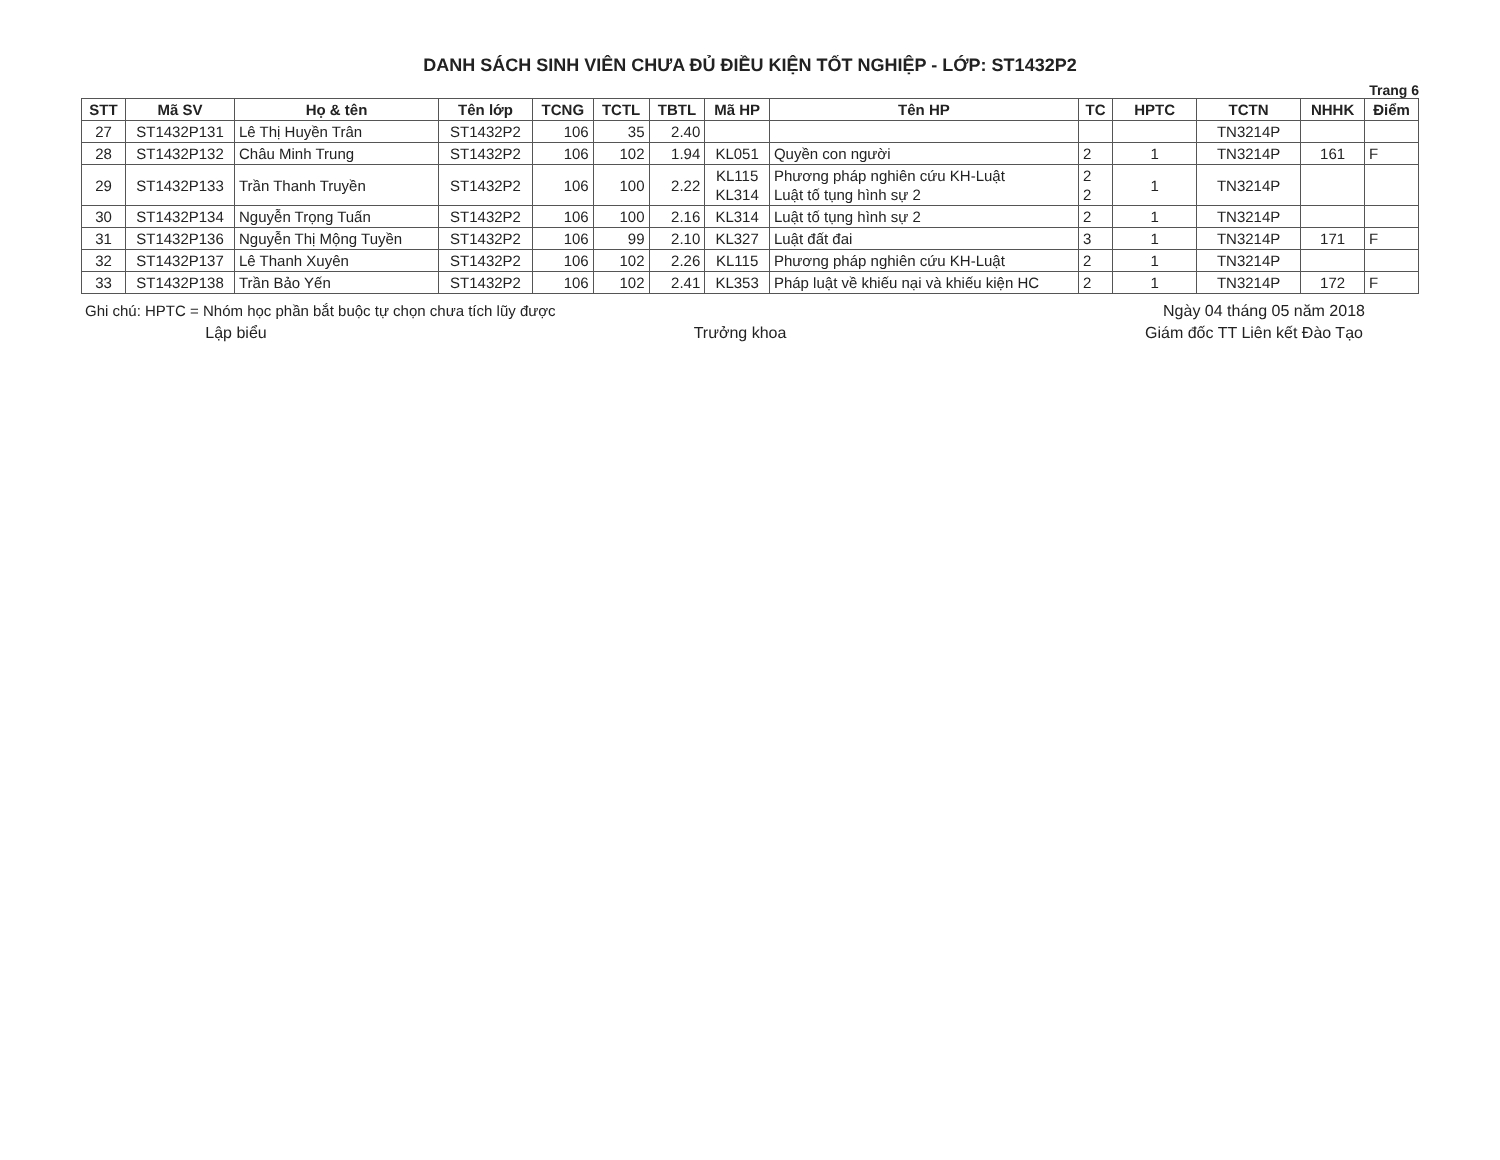DANH SÁCH SINH VIÊN CHƯA ĐỦ ĐIỀU KIỆN TỐT NGHIỆP - LỚP: ST1432P2
Trang 6
| STT | Mã SV | Họ & tên | Tên lớp | TCNG | TCTL | TBTL | Mã HP | Tên HP | TC | HPTC | TCTN | NHHK | Điểm |
| --- | --- | --- | --- | --- | --- | --- | --- | --- | --- | --- | --- | --- | --- |
| 27 | ST1432P131 | Lê Thị Huyền Trân | ST1432P2 | 106 | 35 | 2.40 | | | | | TN3214P | | |
| 28 | ST1432P132 | Châu Minh Trung | ST1432P2 | 106 | 102 | 1.94 | KL051 | Quyền con người | 2 | 1 | TN3214P | 161 | F |
| 29 | ST1432P133 | Trần Thanh Truyền | ST1432P2 | 106 | 100 | 2.22 | KL115 KL314 | Phương pháp nghiên cứu KH-Luật Luật tố tụng hình sự 2 | 2 2 | 1 | TN3214P | | |
| 30 | ST1432P134 | Nguyễn Trọng Tuấn | ST1432P2 | 106 | 100 | 2.16 | KL314 | Luật tố tụng hình sự 2 | 2 | 1 | TN3214P | | |
| 31 | ST1432P136 | Nguyễn Thị Mộng Tuyền | ST1432P2 | 106 | 99 | 2.10 | KL327 | Luật đất đai | 3 | 1 | TN3214P | 171 | F |
| 32 | ST1432P137 | Lê Thanh Xuyên | ST1432P2 | 106 | 102 | 2.26 | KL115 | Phương pháp nghiên cứu KH-Luật | 2 | 1 | TN3214P | | |
| 33 | ST1432P138 | Trần Bảo Yến | ST1432P2 | 106 | 102 | 2.41 | KL353 | Pháp luật về khiếu nại và khiếu kiện HC | 2 | 1 | TN3214P | 172 | F |
Ghi chú: HPTC = Nhóm học phần bắt buộc tự chọn chưa tích lũy được
Ngày 04 tháng 05 năm 2018
Lập biểu Trưởng khoa Giám đốc TT Liên kết Đào Tạo